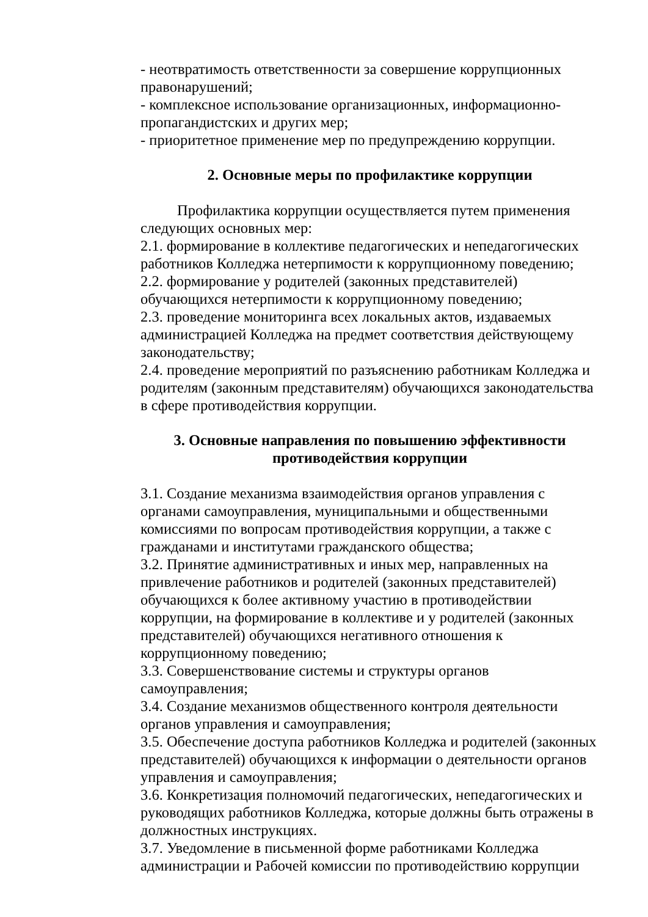- неотвратимость ответственности за совершение коррупционных правонарушений;
- комплексное использование организационных, информационно-пропагандистских и других мер;
- приоритетное применение мер по предупреждению коррупции.
2. Основные меры по профилактике коррупции
Профилактика коррупции осуществляется путем применения следующих основных мер:
2.1. формирование в коллективе педагогических и непедагогических работников Колледжа нетерпимости к коррупционному поведению;
2.2. формирование у родителей (законных представителей) обучающихся нетерпимости к коррупционному поведению;
2.3. проведение мониторинга всех локальных актов, издаваемых администрацией Колледжа на предмет соответствия действующему законодательству;
2.4. проведение мероприятий по разъяснению работникам Колледжа и родителям (законным представителям) обучающихся законодательства в сфере противодействия коррупции.
3. Основные направления по повышению эффективности
противодействия коррупции
3.1. Создание механизма взаимодействия органов управления с органами самоуправления, муниципальными и общественными комиссиями по вопросам противодействия коррупции, а также с гражданами и институтами гражданского общества;
3.2. Принятие административных и иных мер, направленных на привлечение работников и родителей (законных представителей) обучающихся к более активному участию в противодействии коррупции, на формирование в коллективе и у родителей (законных представителей) обучающихся негативного отношения к коррупционному поведению;
3.3. Совершенствование системы и структуры органов самоуправления;
3.4. Создание механизмов общественного контроля деятельности органов управления и самоуправления;
3.5. Обеспечение доступа работников Колледжа и родителей (законных представителей) обучающихся к информации о деятельности органов управления и самоуправления;
3.6. Конкретизация полномочий педагогических, непедагогических и руководящих работников Колледжа, которые должны быть отражены в должностных инструкциях.
3.7. Уведомление в письменной форме работниками Колледжа администрации и Рабочей комиссии по противодействию коррупции